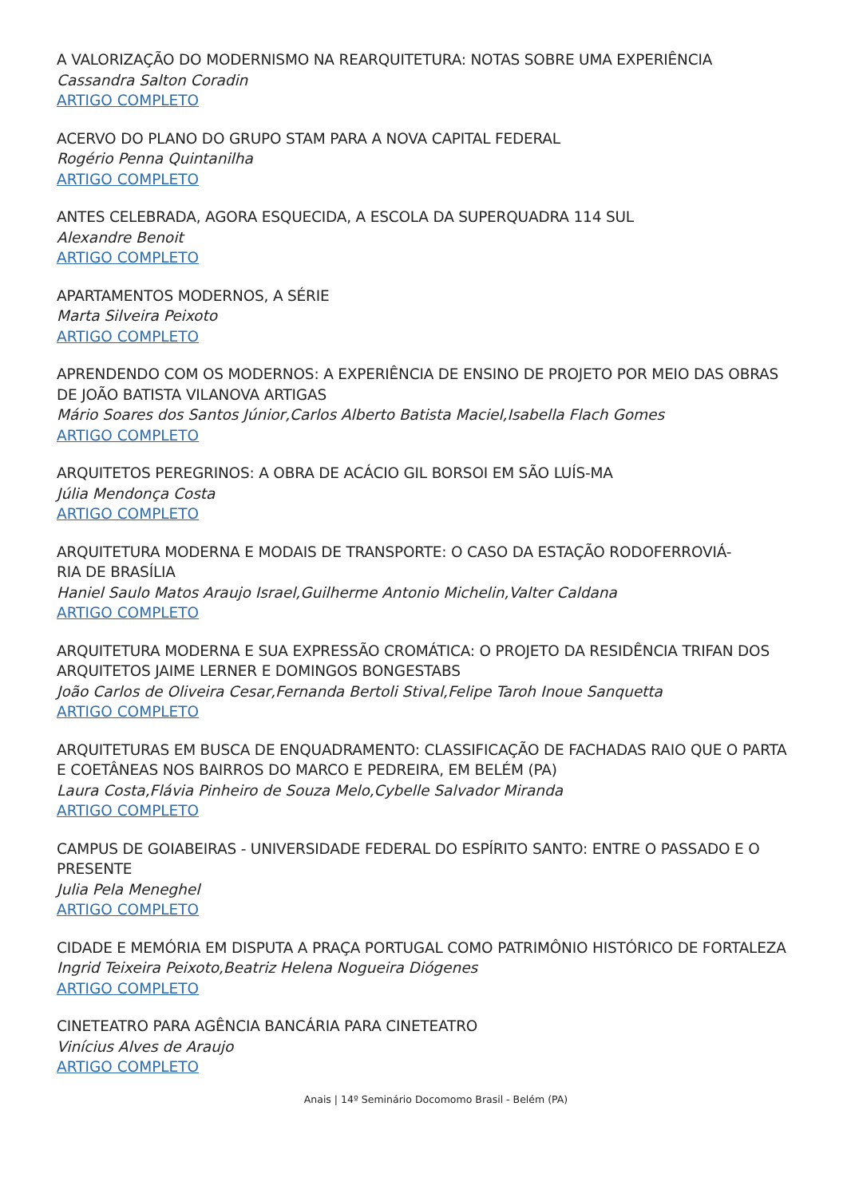A VALORIZAÇÃO DO MODERNISMO NA REARQUITETURA: NOTAS SOBRE UMA EXPERIÊNCIA
Cassandra Salton Coradin
ARTIGO COMPLETO
ACERVO DO PLANO DO GRUPO STAM PARA A NOVA CAPITAL FEDERAL
Rogério Penna Quintanilha
ARTIGO COMPLETO
ANTES CELEBRADA, AGORA ESQUECIDA, A ESCOLA DA SUPERQUADRA 114 SUL
Alexandre Benoit
ARTIGO COMPLETO
APARTAMENTOS MODERNOS, A SÉRIE
Marta Silveira Peixoto
ARTIGO COMPLETO
APRENDENDO COM OS MODERNOS: A EXPERIÊNCIA DE ENSINO DE PROJETO POR MEIO DAS OBRAS DE JOÃO BATISTA VILANOVA ARTIGAS
Mário Soares dos Santos Júnior,Carlos Alberto Batista Maciel,Isabella Flach Gomes
ARTIGO COMPLETO
ARQUITETOS PEREGRINOS: A OBRA DE ACÁCIO GIL BORSOI EM SÃO LUÍS-MA
Júlia Mendonça Costa
ARTIGO COMPLETO
ARQUITETURA MODERNA E MODAIS DE TRANSPORTE: O CASO DA ESTAÇÃO RODOFERROVIÁ-
RIA DE BRASÍLIA
Haniel Saulo Matos Araujo Israel,Guilherme Antonio Michelin,Valter Caldana
ARTIGO COMPLETO
ARQUITETURA MODERNA E SUA EXPRESSÃO CROMÁTICA: O PROJETO DA RESIDÊNCIA TRIFAN DOS ARQUITETOS JAIME LERNER E DOMINGOS BONGESTABS
João Carlos de Oliveira Cesar,Fernanda Bertoli Stival,Felipe Taroh Inoue Sanquetta
ARTIGO COMPLETO
ARQUITETURAS EM BUSCA DE ENQUADRAMENTO: CLASSIFICAÇÃO DE FACHADAS RAIO QUE O PARTA E COETÂNEAS NOS BAIRROS DO MARCO E PEDREIRA, EM BELÉM (PA)
Laura Costa,Flávia Pinheiro de Souza Melo,Cybelle Salvador Miranda
ARTIGO COMPLETO
CAMPUS DE GOIABEIRAS - UNIVERSIDADE FEDERAL DO ESPÍRITO SANTO: ENTRE O PASSADO E O PRESENTE
Julia Pela Meneghel
ARTIGO COMPLETO
CIDADE E MEMÓRIA EM DISPUTA A PRAÇA PORTUGAL COMO PATRIMÔNIO HISTÓRICO DE FORTALEZA
Ingrid Teixeira Peixoto,Beatriz Helena Nogueira Diógenes
ARTIGO COMPLETO
CINETEATRO PARA AGÊNCIA BANCÁRIA PARA CINETEATRO
Vinícius Alves de Araujo
ARTIGO COMPLETO
Anais | 14º Seminário Docomomo Brasil - Belém (PA)